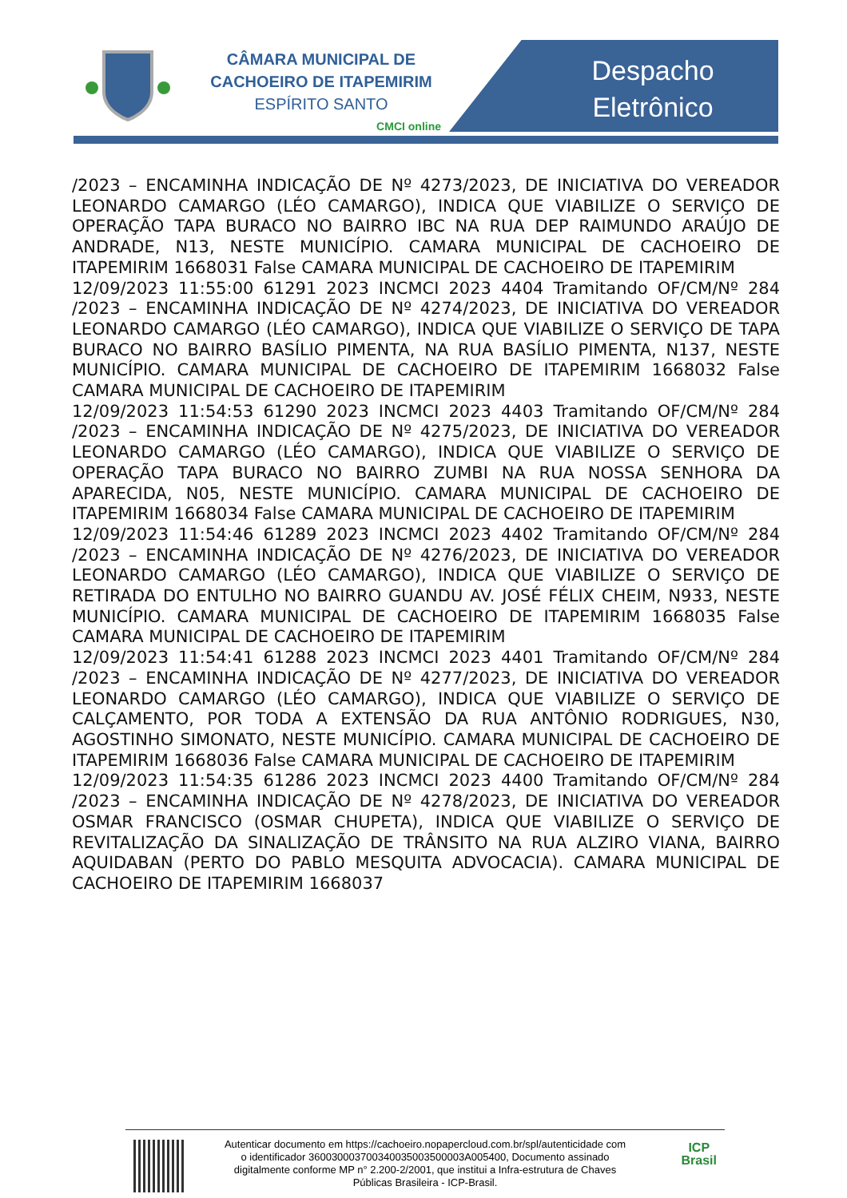CÂMARA MUNICIPAL DE
CACHOEIRO DE ITAPEMIRIM
ESPÍRITO SANTO
CMCI online
Despacho
Eletrônico
/2023 – ENCAMINHA INDICAÇÃO DE Nº 4273/2023, DE INICIATIVA DO VEREADOR LEONARDO CAMARGO (LÉO CAMARGO), INDICA QUE VIABILIZE O SERVIÇO DE OPERAÇÃO TAPA BURACO NO BAIRRO IBC NA RUA DEP RAIMUNDO ARAÚJO DE ANDRADE, N13, NESTE MUNICÍPIO. CAMARA MUNICIPAL DE CACHOEIRO DE ITAPEMIRIM 1668031 False CAMARA MUNICIPAL DE CACHOEIRO DE ITAPEMIRIM
12/09/2023 11:55:00 61291 2023 INCMCI 2023 4404 Tramitando OF/CM/Nº 284 /2023 – ENCAMINHA INDICAÇÃO DE Nº 4274/2023, DE INICIATIVA DO VEREADOR LEONARDO CAMARGO (LÉO CAMARGO), INDICA QUE VIABILIZE O SERVIÇO DE TAPA BURACO NO BAIRRO BASÍLIO PIMENTA, NA RUA BASÍLIO PIMENTA, N137, NESTE MUNICÍPIO. CAMARA MUNICIPAL DE CACHOEIRO DE ITAPEMIRIM 1668032 False CAMARA MUNICIPAL DE CACHOEIRO DE ITAPEMIRIM
12/09/2023 11:54:53 61290 2023 INCMCI 2023 4403 Tramitando OF/CM/Nº 284 /2023 – ENCAMINHA INDICAÇÃO DE Nº 4275/2023, DE INICIATIVA DO VEREADOR LEONARDO CAMARGO (LÉO CAMARGO), INDICA QUE VIABILIZE O SERVIÇO DE OPERAÇÃO TAPA BURACO NO BAIRRO ZUMBI NA RUA NOSSA SENHORA DA APARECIDA, N05, NESTE MUNICÍPIO. CAMARA MUNICIPAL DE CACHOEIRO DE ITAPEMIRIM 1668034 False CAMARA MUNICIPAL DE CACHOEIRO DE ITAPEMIRIM
12/09/2023 11:54:46 61289 2023 INCMCI 2023 4402 Tramitando OF/CM/Nº 284 /2023 – ENCAMINHA INDICAÇÃO DE Nº 4276/2023, DE INICIATIVA DO VEREADOR LEONARDO CAMARGO (LÉO CAMARGO), INDICA QUE VIABILIZE O SERVIÇO DE RETIRADA DO ENTULHO NO BAIRRO GUANDU AV. JOSÉ FÉLIX CHEIM, N933, NESTE MUNICÍPIO. CAMARA MUNICIPAL DE CACHOEIRO DE ITAPEMIRIM 1668035 False CAMARA MUNICIPAL DE CACHOEIRO DE ITAPEMIRIM
12/09/2023 11:54:41 61288 2023 INCMCI 2023 4401 Tramitando OF/CM/Nº 284 /2023 – ENCAMINHA INDICAÇÃO DE Nº 4277/2023, DE INICIATIVA DO VEREADOR LEONARDO CAMARGO (LÉO CAMARGO), INDICA QUE VIABILIZE O SERVIÇO DE CALÇAMENTO, POR TODA A EXTENSÃO DA RUA ANTÔNIO RODRIGUES, N30, AGOSTINHO SIMONATO, NESTE MUNICÍPIO. CAMARA MUNICIPAL DE CACHOEIRO DE ITAPEMIRIM 1668036 False CAMARA MUNICIPAL DE CACHOEIRO DE ITAPEMIRIM
12/09/2023 11:54:35 61286 2023 INCMCI 2023 4400 Tramitando OF/CM/Nº 284 /2023 – ENCAMINHA INDICAÇÃO DE Nº 4278/2023, DE INICIATIVA DO VEREADOR OSMAR FRANCISCO (OSMAR CHUPETA), INDICA QUE VIABILIZE O SERVIÇO DE REVITALIZAÇÃO DA SINALIZAÇÃO DE TRÂNSITO NA RUA ALZIRO VIANA, BAIRRO AQUIDABAN (PERTO DO PABLO MESQUITA ADVOCACIA). CAMARA MUNICIPAL DE CACHOEIRO DE ITAPEMIRIM 1668037
Autenticar documento em https://cachoeiro.nopapercloud.com.br/spl/autenticidade com o identificador 360030003700340035003500003A005400, Documento assinado digitalmente conforme MP n° 2.200-2/2001, que institui a Infra-estrutura de Chaves Públicas Brasileira - ICP-Brasil.
ICP
Brasil